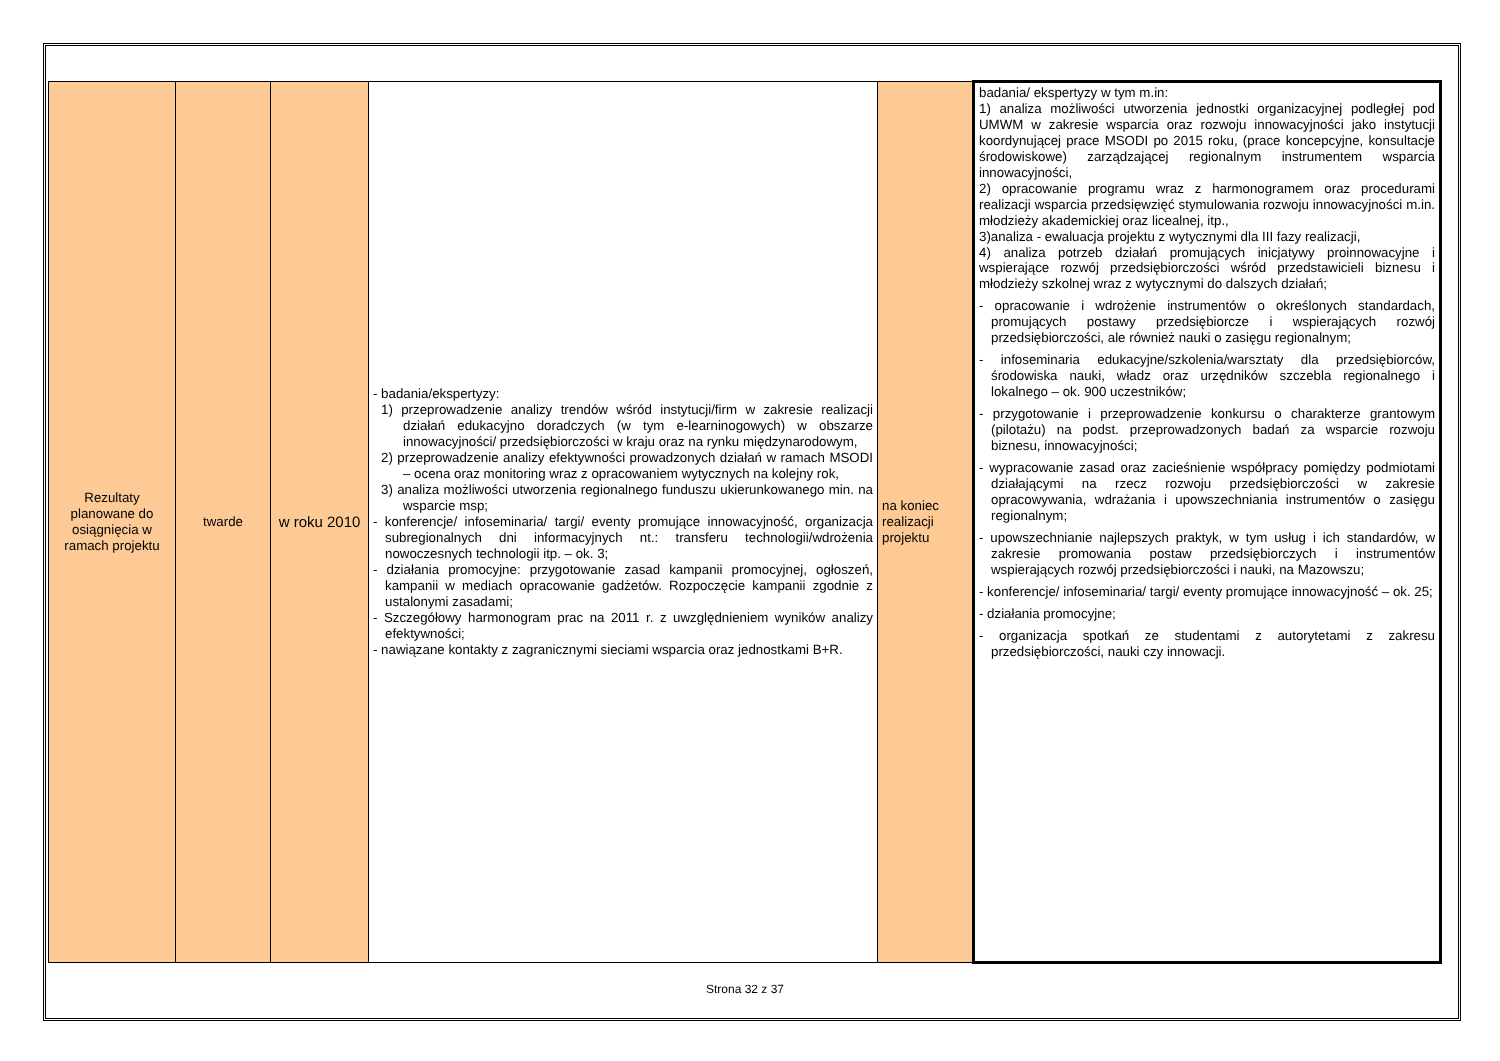| Rezultaty planowane do osiągnięcia w ramach projektu | twarde | w roku 2010 | - badania/ekspertyzy: 1) przeprowadzenie analizy trendów wśród instytucji/firm w zakresie realizacji działań edukacyjno doradczych (w tym e-learninogowych) w obszarze innowacyjności/ przedsiębiorczości w kraju oraz na rynku międzynarodowym, 2) przeprowadzenie analizy efektywności prowadzonych działań w ramach MSODI – ocena oraz monitoring wraz z opracowaniem wytycznych na kolejny rok, 3) analiza możliwości utworzenia regionalnego funduszu ukierunkowanego min. na wsparcie msp; - konferencje/ infoseminaria/ targi/ eventy promujące innowacyjność, organizacja subregionalnych dni informacyjnych nt.: transferu technologii/wdrożenia nowoczesnych technologii itp. – ok. 3; - działania promocyjne: przygotowanie zasad kampanii promocyjnej, ogłoszeń, kampanii w mediach opracowanie gadżetów. Rozpoczęcie kampanii zgodnie z ustalonymi zasadami; - Szczegółowy harmonogram prac na 2011 r. z uwzględnieniem wyników analizy efektywności; - nawiązane kontakty z zagranicznymi sieciami wsparcia oraz jednostkami B+R. | na koniec realizacji projektu | badania/ ekspertyzy w tym m.in: 1) analiza możliwości utworzenia jednostki organizacyjnej podległej pod UMWM w zakresie wsparcia oraz rozwoju innowacyjności jako instytucji koordynującej prace MSODI po 2015 roku, (prace koncepcyjne, konsultacje środowiskowe) zarządzającej regionalnym instrumentem wsparcia innowacyjności, 2) opracowanie programu wraz z harmonogramem oraz procedurami realizacji wsparcia przedsięwzięć stymulowania rozwoju innowacyjności m.in. młodzieży akademickiej oraz licealnej, itp., 3)analiza - ewaluacja projektu z wytycznymi dla III fazy realizacji, 4) analiza potrzeb działań promujących inicjatywy proinnowacyjne i wspierające rozwój przedsiębiorczości wśród przedstawicieli biznesu i młodzieży szkolnej wraz z wytycznymi do dalszych działań; - opracowanie i wdrożenie instrumentów o określonych standardach, promujących postawy przedsiębiorcze i wspierających rozwój przedsiębiorczości, ale również nauki o zasięgu regionalnym; - infoseminaria edukacyjne/szkolenia/warsztaty dla przedsiębiorców, środowiska nauki, władz oraz urzędników szczebla regionalnego i lokalnego – ok. 900 uczestników; - przygotowanie i przeprowadzenie konkursu o charakterze grantowym (pilotażu) na podst. przeprowadzonych badań za wsparcie rozwoju biznesu, innowacyjności; - wypracowanie zasad oraz zacieśnienie współpracy pomiędzy podmiotami działającymi na rzecz rozwoju przedsiębiorczości w zakresie opracowywania, wdrażania i upowszechniania instrumentów o zasięgu regionalnym; - upowszechnianie najlepszych praktyk, w tym usług i ich standardów, w zakresie promowania postaw przedsiębiorczych i instrumentów wspierających rozwój przedsiębiorczości i nauki, na Mazowszu; - konferencje/ infoseminaria/ targi/ eventy promujące innowacyjność – ok. 25; - działania promocyjne; - organizacja spotkań ze studentami z autorytetami z zakresu przedsiębiorczości, nauki czy innowacji. |
Strona 32 z 37